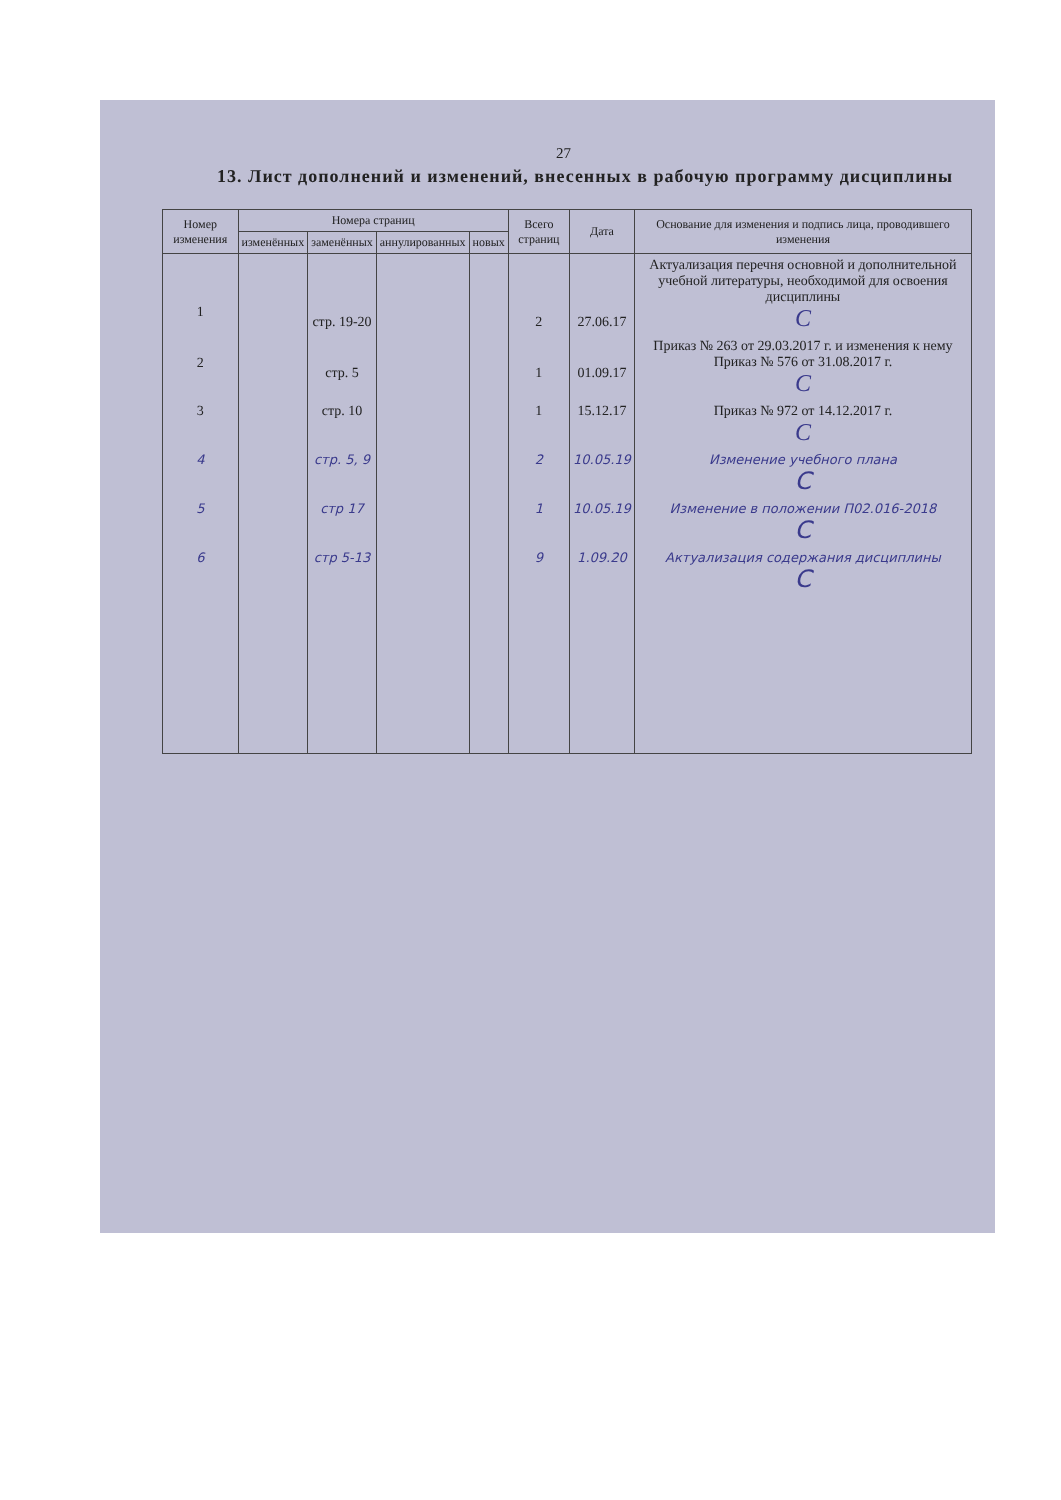27
13. Лист дополнений и изменений, внесенных в рабочую программу дисциплины
| Номер изменения | Номера страниц | | | | Всего страниц | Дата | Основание для изменения и подпись лица, проводившего изменения |
| --- | --- | --- | --- | --- | --- | --- | --- |
| | изменённых | заменённых | аннулированных | новых | | | |
| 1 | | стр. 19-20 | | | 2 | 27.06.17 | Актуализация перечня основной и дополнительной учебной литературы, необходимой для освоения дисциплины С |
| 2 | | стр. 5 | | | 1 | 01.09.17 | Приказ № 263 от 29.03.2017 г. и изменения к нему Приказ № 576 от 31.08.2017 г. С |
| 3 | | стр. 10 | | | 1 | 15.12.17 | Приказ № 972 от 14.12.2017 г. С |
| 4 | | стр. 5, 9 | | | 2 | 10.05.19 | Изменение учебного плана С |
| 5 | | стр 17 | | | 1 | 10.05.19 | Изменение в положении П02.016-2018 С |
| 6 | | стр 5-13 | | | 9 | 1.09.20 | Актуализация содержания дисциплины С |